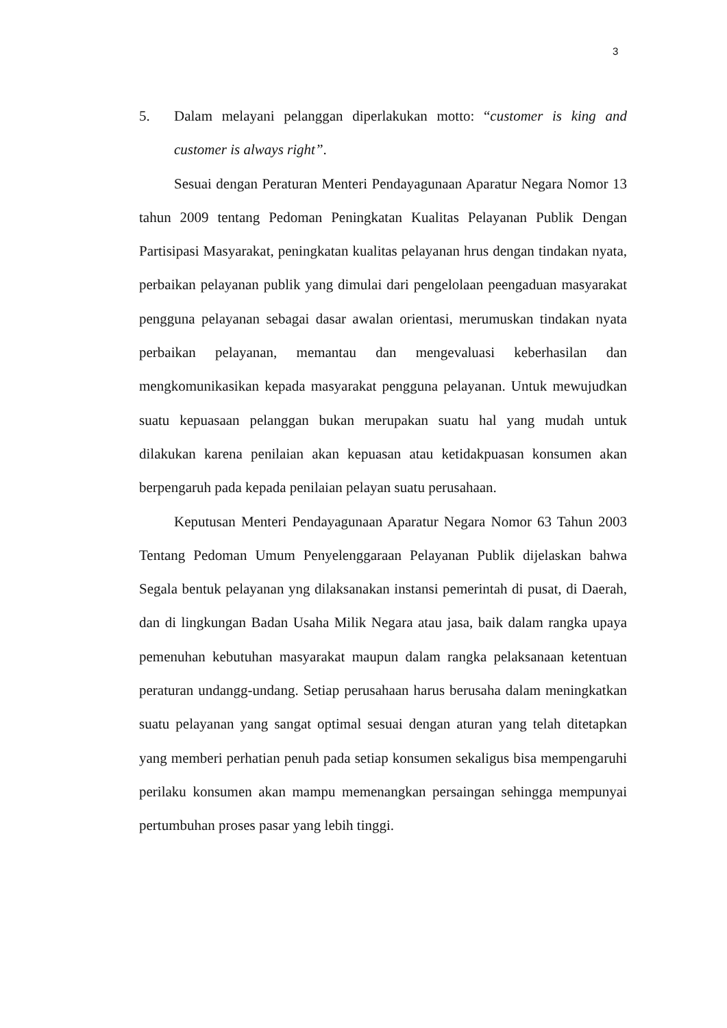3
5. Dalam melayani pelanggan diperlakukan motto: “customer is king and customer is always right”.
Sesuai dengan Peraturan Menteri Pendayagunaan Aparatur Negara Nomor 13 tahun 2009 tentang Pedoman Peningkatan Kualitas Pelayanan Publik Dengan Partisipasi Masyarakat, peningkatan kualitas pelayanan hrus dengan tindakan nyata, perbaikan pelayanan publik yang dimulai dari pengelolaan peengaduan masyarakat pengguna pelayanan sebagai dasar awalan orientasi, merumuskan tindakan nyata perbaikan pelayanan, memantau dan mengevaluasi keberhasilan dan mengkomunikasikan kepada masyarakat pengguna pelayanan. Untuk mewujudkan suatu kepuasaan pelanggan bukan merupakan suatu hal yang mudah untuk dilakukan karena penilaian akan kepuasan atau ketidakpuasan konsumen akan berpengaruh pada kepada penilaian pelayan suatu perusahaan.
Keputusan Menteri Pendayagunaan Aparatur Negara Nomor 63 Tahun 2003 Tentang Pedoman Umum Penyelenggaraan Pelayanan Publik dijelaskan bahwa Segala bentuk pelayanan yng dilaksanakan instansi pemerintah di pusat, di Daerah, dan di lingkungan Badan Usaha Milik Negara atau jasa, baik dalam rangka upaya pemenuhan kebutuhan masyarakat maupun dalam rangka pelaksanaan ketentuan peraturan undangg-undang. Setiap perusahaan harus berusaha dalam meningkatkan suatu pelayanan yang sangat optimal sesuai dengan aturan yang telah ditetapkan yang memberi perhatian penuh pada setiap konsumen sekaligus bisa mempengaruhi perilaku konsumen akan mampu memenangkan persaingan sehingga mempunyai pertumbuhan proses pasar yang lebih tinggi.